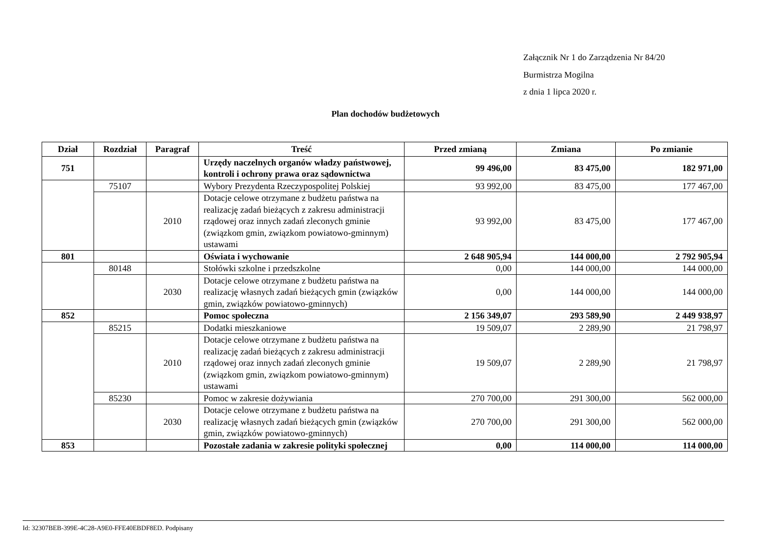Załącznik Nr 1 do Zarządzenia Nr 84/20
Burmistrza Mogilna
z dnia 1 lipca 2020 r.
Plan dochodów budżetowych
| Dział | Rozdział | Paragraf | Treść | Przed zmianą | Zmiana | Po zmianie |
| --- | --- | --- | --- | --- | --- | --- |
| 751 | | | Urzędy naczelnych organów władzy państwowej, kontroli i ochrony prawa oraz sądownictwa | 99 496,00 | 83 475,00 | 182 971,00 |
| | 75107 | | Wybory Prezydenta Rzeczypospolitej Polskiej | 93 992,00 | 83 475,00 | 177 467,00 |
| | | 2010 | Dotacje celowe otrzymane z budżetu państwa na realizację zadań bieżących z zakresu administracji rządowej oraz innych zadań zleconych gminie (związkom gmin, związkom powiatowo-gminnym) ustawami | 93 992,00 | 83 475,00 | 177 467,00 |
| 801 | | | Oświata i wychowanie | 2 648 905,94 | 144 000,00 | 2 792 905,94 |
| | 80148 | | Stołówki szkolne i przedszkolne | 0,00 | 144 000,00 | 144 000,00 |
| | | 2030 | Dotacje celowe otrzymane z budżetu państwa na realizację własnych zadań bieżących gmin (związków gmin, związków powiatowo-gminnych) | 0,00 | 144 000,00 | 144 000,00 |
| 852 | | | Pomoc społeczna | 2 156 349,07 | 293 589,90 | 2 449 938,97 |
| | 85215 | | Dodatki mieszkaniowe | 19 509,07 | 2 289,90 | 21 798,97 |
| | | 2010 | Dotacje celowe otrzymane z budżetu państwa na realizację zadań bieżących z zakresu administracji rządowej oraz innych zadań zleconych gminie (związkom gmin, związkom powiatowo-gminnym) ustawami | 19 509,07 | 2 289,90 | 21 798,97 |
| | 85230 | | Pomoc w zakresie dożywiania | 270 700,00 | 291 300,00 | 562 000,00 |
| | | 2030 | Dotacje celowe otrzymane z budżetu państwa na realizację własnych zadań bieżących gmin (związków gmin, związków powiatowo-gminnych) | 270 700,00 | 291 300,00 | 562 000,00 |
| 853 | | | Pozostałe zadania w zakresie polityki społecznej | 0,00 | 114 000,00 | 114 000,00 |
Id: 32307BEB-399E-4C28-A9E0-FFE40EBDF8ED. Podpisany